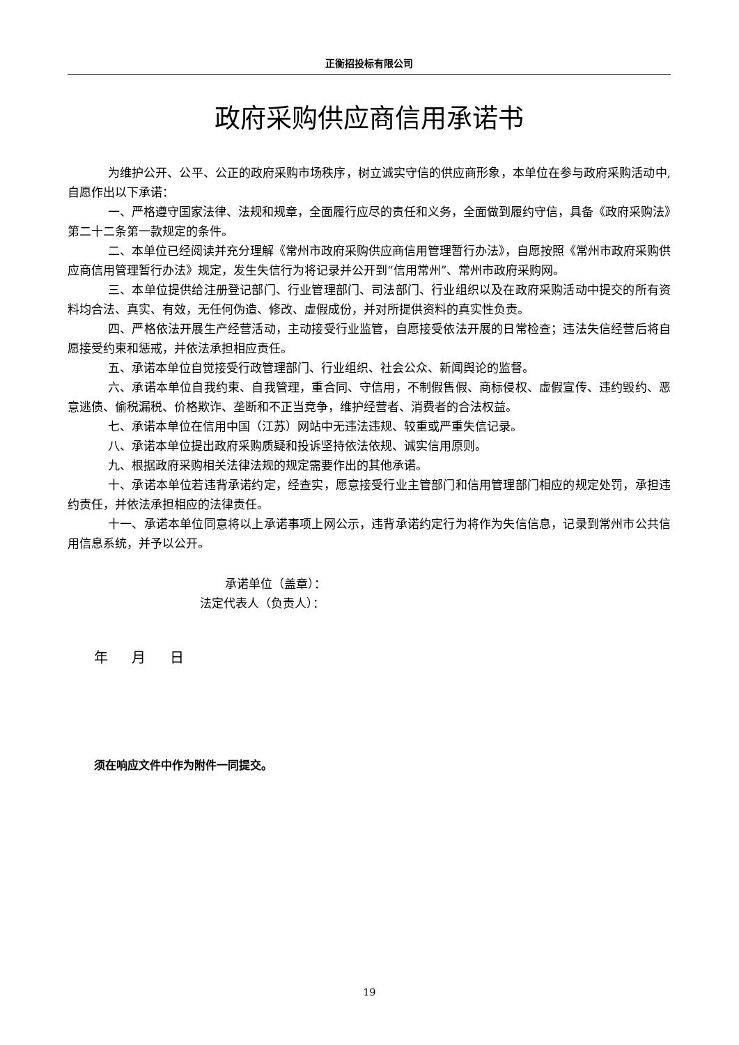正衡招投标有限公司
政府采购供应商信用承诺书
为维护公开、公平、公正的政府采购市场秩序，树立诚实守信的供应商形象，本单位在参与政府采购活动中,自愿作出以下承诺：
一、严格遵守国家法律、法规和规章，全面履行应尽的责任和义务，全面做到履约守信，具备《政府采购法》第二十二条第一款规定的条件。
二、本单位已经阅读并充分理解《常州市政府采购供应商信用管理暂行办法》，自愿按照《常州市政府采购供应商信用管理暂行办法》规定，发生失信行为将记录并公开到“信用常州”、常州市政府采购网。
三、本单位提供给注册登记部门、行业管理部门、司法部门、行业组织以及在政府采购活动中提交的所有资料均合法、真实、有效，无任何伪造、修改、虚假成份，并对所提供资料的真实性负责。
四、严格依法开展生产经营活动，主动接受行业监管，自愿接受依法开展的日常检查；违法失信经营后将自愿接受约束和惩戒，并依法承担相应责任。
五、承诺本单位自觉接受行政管理部门、行业组织、社会公众、新闻舆论的监督。
六、承诺本单位自我约束、自我管理，重合同、守信用，不制假售假、商标侵权、虚假宣传、违约毁约、恶意逃债、偷税漏税、价格欺诈、垄断和不正当竞争，维护经营者、消费者的合法权益。
七、承诺本单位在信用中国（江苏）网站中无违法违规、较重或严重失信记录。
八、承诺本单位提出政府采购质疑和投诉坚持依法依规、诚实信用原则。
九、根据政府采购相关法律法规的规定需要作出的其他承诺。
十、承诺本单位若违背承诺约定，经查实，愿意接受行业主管部门和信用管理部门相应的规定处罚，承担违约责任，并依法承担相应的法律责任。
十一、承诺本单位同意将以上承诺事项上网公示，违背承诺约定行为将作为失信信息，记录到常州市公共信用信息系统，并予以公开。
承诺单位（盖章）：
法定代表人（负责人）：
年 月 日
须在响应文件中作为附件一同提交。
19